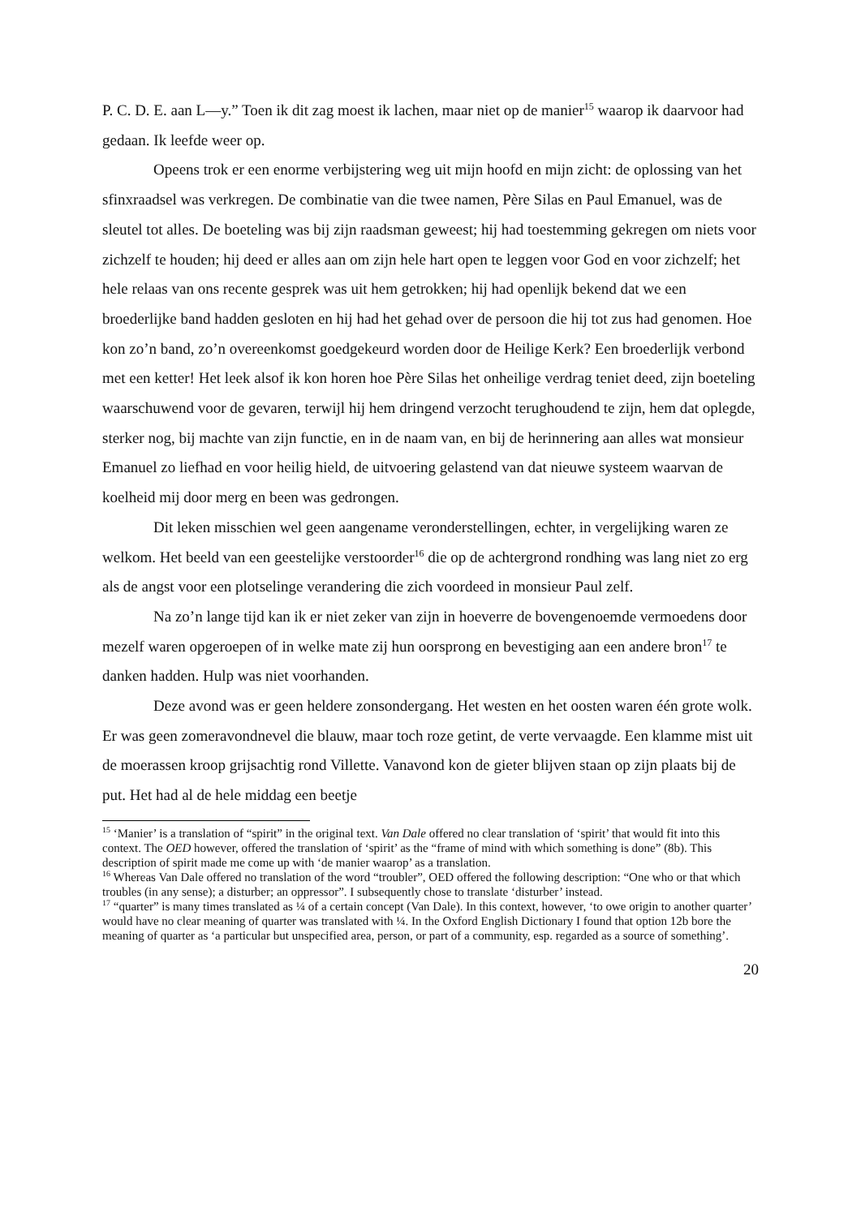P. C. D. E. aan L—y.” Toen ik dit zag moest ik lachen, maar niet op de manier<sup>15</sup> waarop ik daarvoor had gedaan. Ik leefde weer op.
Opeens trok er een enorme verbijstering weg uit mijn hoofd en mijn zicht: de oplossing van het sfinxraadsel was verkregen. De combinatie van die twee namen, Père Silas en Paul Emanuel, was de sleutel tot alles. De boeteling was bij zijn raadsman geweest; hij had toestemming gekregen om niets voor zichzelf te houden; hij deed er alles aan om zijn hele hart open te leggen voor God en voor zichzelf; het hele relaas van ons recente gesprek was uit hem getrokken; hij had openlijk bekend dat we een broederlijke band hadden gesloten en hij had het gehad over de persoon die hij tot zus had genomen. Hoe kon zo’n band, zo’n overeenkomst goedgekeurd worden door de Heilige Kerk? Een broederlijk verbond met een ketter! Het leek alsof ik kon horen hoe Père Silas het onheilige verdrag teniet deed, zijn boeteling waarschuwend voor de gevaren, terwijl hij hem dringend verzocht terughoudend te zijn, hem dat oplegde, sterker nog, bij machte van zijn functie, en in de naam van, en bij de herinnering aan alles wat monsieur Emanuel zo liefhad en voor heilig hield, de uitvoering gelastend van dat nieuwe systeem waarvan de koelheid mij door merg en been was gedrongen.
Dit leken misschien wel geen aangename veronderstellingen, echter, in vergelijking waren ze welkom. Het beeld van een geestelijke verstoorder<sup>16</sup> die op de achtergrond rondhing was lang niet zo erg als de angst voor een plotselinge verandering die zich voordeed in monsieur Paul zelf.
Na zo’n lange tijd kan ik er niet zeker van zijn in hoeverre de bovengenoemde vermoedens door mezelf waren opgeroepen of in welke mate zij hun oorsprong en bevestiging aan een andere bron<sup>17</sup> te danken hadden. Hulp was niet voorhanden.
Deze avond was er geen heldere zonsondergang. Het westen en het oosten waren één grote wolk. Er was geen zomeravondnevel die blauw, maar toch roze getint, de verte vervaagde. Een klamme mist uit de moerassen kroop grijsachtig rond Villette. Vanavond kon de gieter blijven staan op zijn plaats bij de put. Het had al de hele middag een beetje
<sup>15</sup> ‘Manier’ is a translation of “spirit” in the original text. Van Dale offered no clear translation of ‘spirit’ that would fit into this context. The OED however, offered the translation of ‘spirit’ as the “frame of mind with which something is done” (8b). This description of spirit made me come up with ‘de manier waarop’ as a translation.
<sup>16</sup> Whereas Van Dale offered no translation of the word “troubler”, OED offered the following description: “One who or that which troubles (in any sense); a disturber; an oppressor”. I subsequently chose to translate ‘disturber’ instead.
<sup>17</sup> “quarter” is many times translated as ¼ of a certain concept (Van Dale). In this context, however, ‘to owe origin to another quarter’ would have no clear meaning of quarter was translated with ¼. In the Oxford English Dictionary I found that option 12b bore the meaning of quarter as ‘a particular but unspecified area, person, or part of a community, esp. regarded as a source of something’.
20